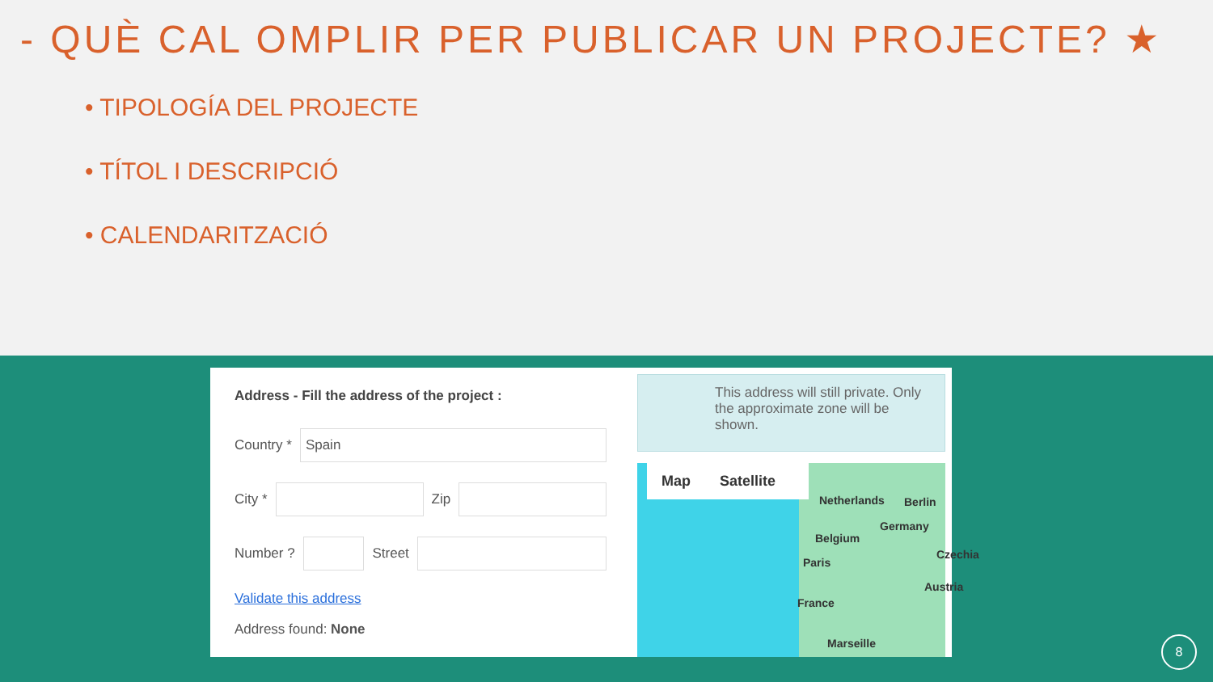- QUÈ CAL OMPLIR PER PUBLICAR UN PROJECTE? ★
• TIPOLOGÍA DEL PROJECTE
• TÍTOL I DESCRIPCIÓ
• CALENDARITZACIÓ
Address - Fill the address of the project :
Country *
Spain
City *
Zip
Number ?
Street
Validate this address
Address found: None
This address will still private. Only the approximate zone will be shown.
Map Satellite
Netherlands Berlin
Germany
Belgium
Paris
Czechia
Austria
France
Marseille
8